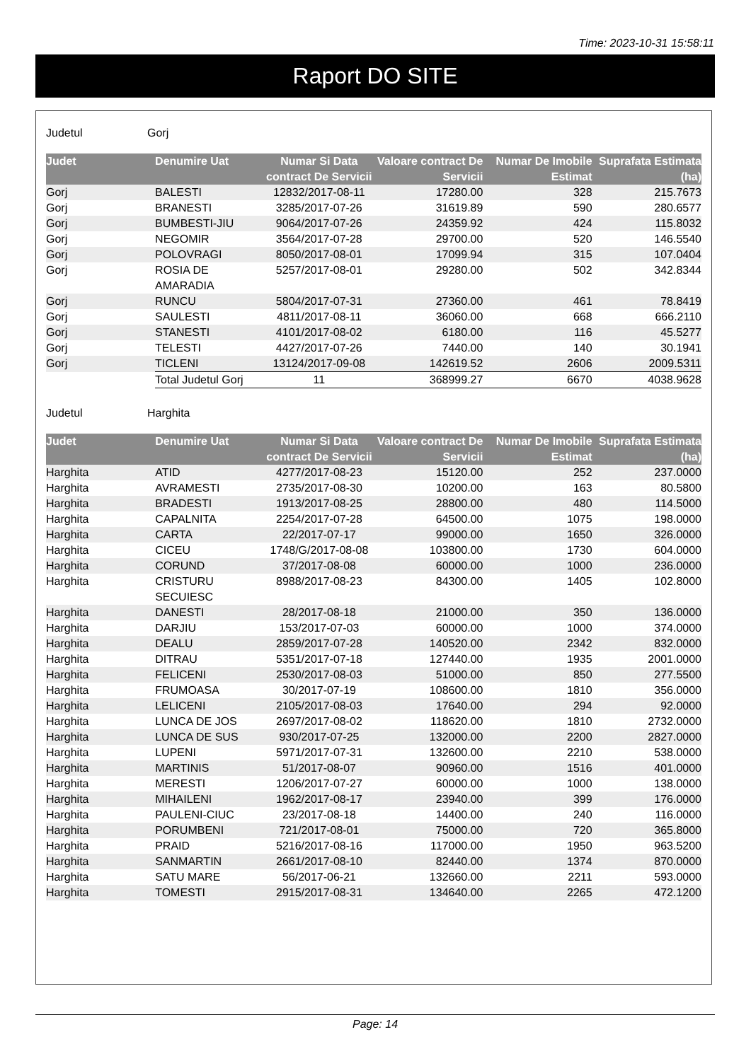Time: 2023-10-31 15:58:11
Raport DO SITE
Judetul Gorj
| Judet | Denumire Uat | Numar Si Data contract De Servicii | Valoare contract De Servicii | Numar De Imobile Estimat | Suprafata Estimata (ha) |
| --- | --- | --- | --- | --- | --- |
| Gorj | BALESTI | 12832/2017-08-11 | 17280.00 | 328 | 215.7673 |
| Gorj | BRANESTI | 3285/2017-07-26 | 31619.89 | 590 | 280.6577 |
| Gorj | BUMBESTI-JIU | 9064/2017-07-26 | 24359.92 | 424 | 115.8032 |
| Gorj | NEGOMIR | 3564/2017-07-28 | 29700.00 | 520 | 146.5540 |
| Gorj | POLOVRAGI | 8050/2017-08-01 | 17099.94 | 315 | 107.0404 |
| Gorj | ROSIA DE AMARADIA | 5257/2017-08-01 | 29280.00 | 502 | 342.8344 |
| Gorj | RUNCU | 5804/2017-07-31 | 27360.00 | 461 | 78.8419 |
| Gorj | SAULESTI | 4811/2017-08-11 | 36060.00 | 668 | 666.2110 |
| Gorj | STANESTI | 4101/2017-08-02 | 6180.00 | 116 | 45.5277 |
| Gorj | TELESTI | 4427/2017-07-26 | 7440.00 | 140 | 30.1941 |
| Gorj | TICLENI | 13124/2017-09-08 | 142619.52 | 2606 | 2009.5311 |
| | Total Judetul Gorj | 11 | 368999.27 | 6670 | 4038.9628 |
Judetul Harghita
| Judet | Denumire Uat | Numar Si Data contract De Servicii | Valoare contract De Servicii | Numar De Imobile Estimat | Suprafata Estimata (ha) |
| --- | --- | --- | --- | --- | --- |
| Harghita | ATID | 4277/2017-08-23 | 15120.00 | 252 | 237.0000 |
| Harghita | AVRAMESTI | 2735/2017-08-30 | 10200.00 | 163 | 80.5800 |
| Harghita | BRADESTI | 1913/2017-08-25 | 28800.00 | 480 | 114.5000 |
| Harghita | CAPALNITA | 2254/2017-07-28 | 64500.00 | 1075 | 198.0000 |
| Harghita | CARTA | 22/2017-07-17 | 99000.00 | 1650 | 326.0000 |
| Harghita | CICEU | 1748/G/2017-08-08 | 103800.00 | 1730 | 604.0000 |
| Harghita | CORUND | 37/2017-08-08 | 60000.00 | 1000 | 236.0000 |
| Harghita | CRISTURU SECUIESC | 8988/2017-08-23 | 84300.00 | 1405 | 102.8000 |
| Harghita | DANESTI | 28/2017-08-18 | 21000.00 | 350 | 136.0000 |
| Harghita | DARJIU | 153/2017-07-03 | 60000.00 | 1000 | 374.0000 |
| Harghita | DEALU | 2859/2017-07-28 | 140520.00 | 2342 | 832.0000 |
| Harghita | DITRAU | 5351/2017-07-18 | 127440.00 | 1935 | 2001.0000 |
| Harghita | FELICENI | 2530/2017-08-03 | 51000.00 | 850 | 277.5500 |
| Harghita | FRUMOASA | 30/2017-07-19 | 108600.00 | 1810 | 356.0000 |
| Harghita | LELICENI | 2105/2017-08-03 | 17640.00 | 294 | 92.0000 |
| Harghita | LUNCA DE JOS | 2697/2017-08-02 | 118620.00 | 1810 | 2732.0000 |
| Harghita | LUNCA DE SUS | 930/2017-07-25 | 132000.00 | 2200 | 2827.0000 |
| Harghita | LUPENI | 5971/2017-07-31 | 132600.00 | 2210 | 538.0000 |
| Harghita | MARTINIS | 51/2017-08-07 | 90960.00 | 1516 | 401.0000 |
| Harghita | MERESTI | 1206/2017-07-27 | 60000.00 | 1000 | 138.0000 |
| Harghita | MIHAILENI | 1962/2017-08-17 | 23940.00 | 399 | 176.0000 |
| Harghita | PAULENI-CIUC | 23/2017-08-18 | 14400.00 | 240 | 116.0000 |
| Harghita | PORUMBENI | 721/2017-08-01 | 75000.00 | 720 | 365.8000 |
| Harghita | PRAID | 5216/2017-08-16 | 117000.00 | 1950 | 963.5200 |
| Harghita | SANMARTIN | 2661/2017-08-10 | 82440.00 | 1374 | 870.0000 |
| Harghita | SATU MARE | 56/2017-06-21 | 132660.00 | 2211 | 593.0000 |
| Harghita | TOMESTI | 2915/2017-08-31 | 134640.00 | 2265 | 472.1200 |
Page: 14